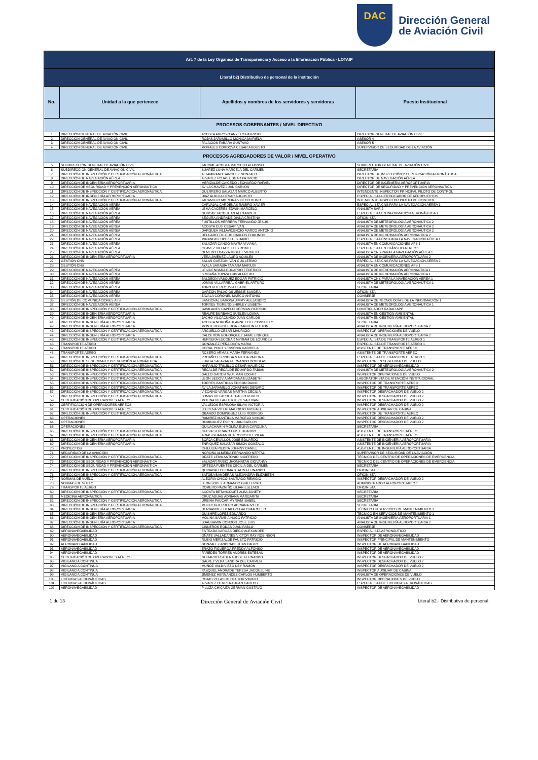DAC
Dirección General
de Aviación Civil
| Art. 7 de la Ley Orgánica de Transparencia y Acceso a la Información Pública - LOTAIP | | | |
| Literal b2) Distributivo de personal de la institución | | | |
| No. | Unidad a la que pertenece | Apellidos y nombres de los servidores y servidoras | Puesto Institucional |
| PROCESOS GOBERNANTES / NIVEL DIRECTIVO | | | |
| 1 | DIRECCIÓN GENERAL DE AVIACIÓN CIVIL | ACOSTA ARROYO ANYELO PATRICIO | DIRECTOR GENERAL DE AVIACIÓN CIVIL |
| 2 | DIRECCIÓN GENERAL DE AVIACIÓN CIVIL | ROJAS JARAMILLO MONICA MARIELA | ASESOR 4 |
| 3 | DIRECCIÓN GENERAL DE AVIACIÓN CIVIL | PALACIOS FABARA GUSTAVO | ASESOR 5 |
| 4 | DIRECCIÓN GENERAL DE AVIACIÓN CIVIL | MORALES CORDOVA CESAR AUGUSTO | SUPERVISOR DE SEGURIDAD DE LA AVIACIÓN |
| PROCESOS AGREGADORES DE VALOR / NIVEL OPERATIVO | | | |
| 5 | SUBDIRECCIÓN GENERAL DE AVIACIÓN CIVIL | JACOME ACOSTA MARCELO ALFONSO | SUBDIRECTOR GENERAL DE AVIACIÓN CIVIL |
| 6 | SUBDIRECCIÓN GENERAL DE AVIACIÓN CIVIL | SUAREZ LUNA MARCELA DEL CARMEN | SECRETARIA |
| 7 | DIRECCIÓN DE INSPECCIÓN Y CERTIFICACIÓN AERONÁUTICA | ALTAMIRANO SANCHEZ GONZALO | DIRECTOR DE INSPECCIÓN Y CERTIFICACIÓN AERONÁUTICA |
| 8 | DIRECCIÓN DE NAVEGACIÓN AÉREA | ALVAREZ ROJAS EDGAR PATRICIO | DIRECTOR DE NAVEGACIÓN AÉREA |
| 9 | DIRECCIÓN DE INGENIERÍA AEROPORTUARIA | MERIZALDE CAICEDO LEONARDO RAFAEL | DIRECTOR DE INGENIERÍA AEROPORTUARIA |
| 10 | DIRECCIÓN DE SEGURIDAD Y PREVENCIÓN AERONÁUTICA | AVILA CHAVEZ JUAN CARLOS | DIRECTOR DE SEGURIDAD Y PREVENCIÓN AERONÁUTICA |
| 11 | DIRECCIÓN DE INSPECCIÓN Y CERTIFICACIÓN AERONÁUTICA | GUERRERO SALAZAR MARCO ALBERTO | INTENDENTE INSPECTOR PRINCIPAL PILOTO DE CONTROL |
| 12 | DIRECCIÓN DE INGENIERÍA AEROPORTUARIA | DIAZ ALBUJA CESAR AUGUSTO | ESPECIALISTA CERTIFICADOR DE AEROPUERTOS |
| 13 | DIRECCIÓN DE INSPECCIÓN Y CERTIFICACIÓN AERONÁUTICA | JARAMILLO MOREIRA VICTOR HUGO | INTENDENTE INSPECTOR PILOTO DE CONTROL |
| 14 | DIRECCIÓN DE NAVEGACIÓN AÉREA | CARVAJAL CARDENAS RAMIRO XAVIER | ESPECIALISTA CNS PARA LA NAVEGACIÓN AÉREA 1 |
| 15 | DIRECCIÓN DE NAVEGACIÓN AÉREA | LEMA CACERES EDWIN MARCELO | ANALISTA SAR 2 |
| 16 | DIRECCIÓN DE NAVEGACIÓN AÉREA | GUNCAY TACO JUAN ALEXANDER | ESPECIALISTA EN INFORMACIÓN AERONÁUTICA 1 |
| 17 | DIRECCIÓN DE NAVEGACIÓN AÉREA | SEGURA ANDRADE DIANA CRISTINA | OFICINISTA |
| 18 | DIRECCIÓN DE NAVEGACIÓN AÉREA | FUSTILLOS HERRERA FERNANDO JESUS | ANALISTA DE METEOROLOGÍA AERONÁUTICA 2 |
| 19 | DIRECCIÓN DE NAVEGACIÓN AÉREA | ACOSTA CUJI CESAR IVAN | ANALISTA DE METEOROLOGÍA AERONÁUTICA 2 |
| 20 | DIRECCIÓN DE NAVEGACIÓN AÉREA | DARQUEA VILLAVICENCIO MARCO ANTONIO | ANALISTA DE METEOROLOGÍA AERONÁUTICA 2 |
| 21 | DIRECCIÓN DE NAVEGACIÓN AÉREA | DELGADO TOLEDO CARLOS EDMUNDO | ANALISTA DE INFORMACIÓN AERONÁUTICA 2 |
| 22 | DIRECCIÓN DE NAVEGACIÓN AÉREA | MINANGO LOPEZ LUIS DAVID | ESPECIALISTA CNS PARA LA NAVEGACIÓN AÉREA 1 |
| 23 | DIRECCIÓN DE NAVEGACIÓN AÉREA | SALAZAR CANGO MAYRA VIVIANA | ANALISTA EN COMUNICACIONES AFS 1 |
| 24 | DIRECCIÓN DE NAVEGACIÓN AÉREA | CHAVEZ VILLACIS LUIS ROMEL | ESPECIALISTA EN TRÁNSITO AÉREO 1 |
| 25 | DIRECCIÓN DE NAVEGACIÓN AÉREA | OLMEDO LOAYZA MIGUEL VIRGILIO | ANALISTA CNS PARA LA NAVEGACIÓN AÉREA 1 |
| 26 | DIRECCIÓN DE INGENIERÍA AEROPORTUARIA | VERA JIMENEZ LAURO AQUILES | ANALISTA DE INGENIERÍA AEROPORTUARIA 2 |
| 27 | GESTIÓN CNS | SALAS GARZON IVAN GUILLERMO | ESPECIALISTA CNS PARA LA NAVEGACIÓN AÉREA 2 |
| 28 | GESTIÓN CNS | AYALA SARABIA TAMARA MARIUXI | ANALISTA EN COMUNICACIONES AFS 1 |
| 29 | DIRECCIÓN DE NAVEGACIÓN AÉREA | LEIVA ENDARA EDUARDO FEDERICO | ANALISTA DE INFORMACIÓN AERONÁUTICA 1 |
| 30 | DIRECCIÓN DE NAVEGACIÓN AÉREA | SIMBAÑA TUPIZA LUIS ALFREDO | ANALISTA DE INFORMACIÓN AERONÁUTICA 1 |
| 31 | DIRECCIÓN DE NAVEGACIÓN AÉREA | BALDEON VASQUEZ EDGAR PATRICIO | ANALISTA CNS PARA LA NAVEGACIÓN AÉREA 1 |
| 32 | DIRECCIÓN DE NAVEGACIÓN AÉREA | LOMAS VILLARREAL GABRIEL ARTURO | ANALISTA DE METEOROLOGÍA AERONÁUTICA 1 |
| 33 | DIRECCIÓN DE NAVEGACIÓN AÉREA | TORO VITERI OLIVIA ELAINE | SECRETARIA |
| 34 | DIRECCIÓN DE NAVEGACIÓN AÉREA | GARZON PALACIOS JESSIE SANDRA | OFICINISTA |
| 35 | DIRECCIÓN DE NAVEGACIÓN AÉREA | ZAVALA CORONEL MARCO ANTONIO | CONSERJE |
| 36 | GESTIÓN DE COMUNICACIONES AFS | SANDOVAL BARONA JIMMY ALEJANDRO | ANALISTA DE TECNOLOGÍAS DE LA INFORMACIÓN 1 |
| 37 | DIRECCIÓN DE NAVEGACIÓN AÉREA | TORRES TIGRERO SHIRLEY LISBETH | ANALISTA DE METEOROLOGÍA AERONÁUTICA 1 |
| 38 | DIRECCIÓN DE INSPECCIÓN Y CERTIFICACIÓN AERONÁUTICA | GAVILANES CAPELO GERMAN PATRICIO | CONTROLADOR RADAR APP |
| 39 | DIRECCIÓN DE INGENIERÍA AEROPORTUARIA | REALPE BURBANO SUELEN LOANA | ANALISTA EN GESTIÓN AMBIENTAL |
| 40 | DIRECCIÓN DE INGENIERÍA AEROPORTUARIA | JACHO VILCACUNDO JUAN CARLOS | ANALISTA EN GESTIÓN AMBIENTAL |
| 41 | DIRECCIÓN DE INGENIERÍA AEROPORTUARIA | ACOSTA NOROÑA JEANNET DEL CONSUELO | SECRETARIA |
| 42 | DIRECCIÓN DE INGENIERÍA AEROPORTUARIA | MONTERO FIGUEROA FRANKLIN FULTON | ANALISTA DE INGENIERÍA AEROPORTUARIA 2 |
| 43 | DIRECCIÓN DE INSPECCIÓN Y CERTIFICACIÓN AERONÁUTICA | ARGUELLO CESAR MAURICIO | INSPECTOR OPERACIONES DE VUELO |
| 44 | DIRECCIÓN DE INGENIERÍA AEROPORTUARIA | CALDERON BOHORQUEZ JAIME ENRIQUE | ANALISTA DE INGENIERÍA AEROPORTUARIA 2 |
| 45 | DIRECCIÓN DE INSPECCIÓN Y CERTIFICACIÓN AERONÁUTICA | HERRERA ESCOBAR MYRIAM DE LOURDES | ESPECIALISTA DE TRANSPORTE AÉREO 1 |
| 46 | TRANSPORTE AÉREO | GONZALEZ PEÑA DORA MARIA | ESPECIALISTA DE TRANSPORTE AÉREO 1 |
| 47 | TRANSPORTE AÉREO | CORAL POLIT YESSENIA GABRIELA | ASISTENTE DE TRANSPORTE AÉREO |
| 48 | TRANSPORTE AÉREO | ROSERO ARMAS MARIA FERNANDA | ASISTENTE DE TRANSPORTE AÉREO |
| 49 | DIRECCIÓN DE INSPECCIÓN Y CERTIFICACIÓN AERONÁUTICA | PROAÑO ESPINOSA MARTHA PAULINA | ESPECIALISTA DE TRANSPORTE AÉREO 1 |
| 50 | DIRECCIÓN DE SEGURIDAD Y PREVENCIÓN AERONÁUTICA | ZURITA SALAZAR FERNANDO DOUGLAS | INSPECTOR EN SEGURIDAD DE VUELO |
| 51 | DIRECCIÓN DE INSPECCIÓN Y CERTIFICACIÓN AERONÁUTICA | NARANJO TRUJILLO CESAR MAURICIO | INSPECTOR DE AERONAVEGABILIDAD |
| 52 | DIRECCIÓN DE INSPECCIÓN Y CERTIFICACIÓN AERONÁUTICA | RECALDE RECALDE EDUARDO FABIAN | ANALISTA DE METEOROLOGÍA AERONÁUTICA 2 |
| 53 | DIRECCIÓN DE INSPECCIÓN Y CERTIFICACIÓN AERONÁUTICA | GALLO GARCIA WUILMAN EDGAR | INSPECTOR OPERACIONES DE VUELO |
| 54 | DIRECCIÓN DE INSPECCIÓN Y CERTIFICACIÓN AERONÁUTICA | LEON SEGOVIA MARIANA ELIZABETH | LABORATORISTA DE ATENCIÓN INSTITUCIONAL |
| 55 | DIRECCIÓN DE INSPECCIÓN Y CERTIFICACIÓN AERONÁUTICA | TORRES BASTIDAS EDISON DAVID | INSPECTOR DE TRANSPORTE AÉREO |
| 56 | DIRECCIÓN DE INSPECCIÓN Y CERTIFICACIÓN AERONÁUTICA | AVILA JARAMILLO JONATHAN GENARO | INSPECTOR DE TRANSPORTE AÉREO |
| 57 | DIRECCIÓN DE INSPECCIÓN Y CERTIFICACIÓN AERONÁUTICA | VIZCAINO VARGAS MARTHA CECILIA | INSPECTOR DESPACHADOR DE VUELO 2 |
| 58 | DIRECCIÓN DE INSPECCIÓN Y CERTIFICACIÓN AERONÁUTICA | LOMAS VILLARREAL PABLO RUBEN | INSPECTOR DESPACHADOR DE VUELO 2 |
| 59 | CERTIFICACIÓN DE OPERADORES AÉREOS | MOLINA VILLAFUERTE CESAR IVAN | INSPECTOR DESPACHADOR DE VUELO 2 |
| 60 | CERTIFICACIÓN DE OPERADORES AÉREOS | VALLEJOS ESPINOSA SILVIA VICTORIA | INSPECTOR DESPACHADOR DE VUELO 2 |
| 61 | CERTIFICACIÓN DE OPERADORES AÉREOS | LLERENA VITERI MAURICIO MICHAEL | INSPECTOR AUXILIAR DE CABINA |
| 62 | DIRECCIÓN DE INSPECCIÓN Y CERTIFICACIÓN AERONÁUTICA | OBANDO DOMINGUEZ LUIS RODRIGO | INSPECTOR DE TRANSPORTE AÉREO |
| 63 | OPERACIONES | RAMIREZ MANTILLA MARCELO VINICIO | INSPECTOR DESPACHADOR DE VUELO 2 |
| 64 | OPERACIONES | DOMINGUEZ ESPIN JUAN CARLOS | INSPECTOR DESPACHADOR DE VUELO 2 |
| 65 | OPERACIONES | QUILACHAMIN MOLINA ELINA CAROLINA | SECRETARIA |
| 66 | DIRECCIÓN DE INSPECCIÓN Y CERTIFICACIÓN AERONÁUTICA | CUEVA SERRANO LUIS EDUARDO | ASISTENTE DE TRANSPORTE AÉREO |
| 67 | DIRECCIÓN DE INSPECCIÓN Y CERTIFICACIÓN AERONÁUTICA | ARIAS GUAMANTICA ROCIO DEL PILAR | ASISTENTE DE TRANSPORTE AÉREO |
| 68 | DIRECCIÓN DE INGENIERÍA AEROPORTUARIA | BORJA CEVALLOS JOSE EDUARDO | ASISTENTE DE INGENIERÍA AEROPORTUARIA |
| 69 | DIRECCIÓN DE INGENIERÍA AEROPORTUARIA | ENRIQUEZ SALAZAR SIMON GONZALO | ASISTENTE DE INGENIERÍA AEROPORTUARIA |
| 70 | PROYECTOS | CHILUIZA PIEDRA JOHNNY DANIEL | ASISTENTE DE INGENIERÍA AEROPORTUARIA |
| 71 | SEGURIDAD DE LA AVIACIÓN | NOROÑA ALMEIDA FERNANDO NEPTALI | SUPERVISOR DE SEGURIDAD DE LA AVIACIÓN |
| 72 | DIRECCIÓN DE INSPECCIÓN Y CERTIFICACIÓN AERONÁUTICA | OÑATE LEIVA ANTONIO SIGIFREDO | TÉCNICO DEL CENTRO DE OPERACIONES DE EMERGENCIA |
| 73 | DIRECCIÓN DE SEGURIDAD Y PREVENCIÓN AERONÁUTICA | SALAZAR RUBIO JHONNATAN GIOVANNY | TÉCNICO DEL CENTRO DE OPERACIONES DE EMERGENCIA |
| 74 | DIRECCIÓN DE SEGURIDAD Y PREVENCIÓN AERONÁUTICA | ORTEGA FUENTES CECILIA DEL CARMEN | SECRETARIA |
| 75 | DIRECCIÓN DE INSPECCIÓN Y CERTIFICACIÓN AERONÁUTICA | QUINAPALLO LOMA STALIN FERNANDO | OFICINISTA |
| 76 | DIRECCIÓN DE INSPECCIÓN Y CERTIFICACIÓN AERONÁUTICA | SATOBA BANDERAS ALEXANDRA ELIZABETH | OFICINISTA |
| 77 | NORMAS DE VUELO | ALEGRIA CHICO SANTIAGO REMIGIO | INSPECTOR DESPACHADOR DE VUELO 2 |
| 78 | NORMAS DE VUELO | LEON LOPEZ ARMANDO GUILLERMO | ADMINISTRADOR AEROPORTUARIO 1 |
| 79 | TRANSPORTE AÉREO | ROMERO PAZMIÑO LILIAN ESLENDI | OFICINISTA |
| 80 | DIRECCIÓN DE INSPECCIÓN Y CERTIFICACIÓN AERONÁUTICA | ACOSTA BETANCOURT ALBA JANETH | SECRETARIA |
| 81 | MEDICINA AERONÁUTICA | CRUZ AGUAS ADRIANA MARGARITA | SECRETARIA |
| 82 | DIRECCIÓN DE INSPECCIÓN Y CERTIFICACIÓN AERONÁUTICA | URBINA PAUCAR MYRIAM ISABEL | SECRETARIA |
| 83 | DIRECCIÓN DE INSPECCIÓN Y CERTIFICACIÓN AERONÁUTICA | MULKY GUERRERO ADRIANA IVETH | SECRETARIA |
| 84 | DIRECCIÓN DE INGENIERÍA AEROPORTUARIA | HERNANDEZ HIDALGO GALO MARCELO | TÉCNICO EN SERVICIOS DE MANTENIMIENTO 1 |
| 85 | DIRECCIÓN DE INGENIERÍA AEROPORTUARIA | QUISHPE LOPEZ EDUARDO | TÉCNICO EN SERVICIOS DE MANTENIMIENTO 1 |
| 86 | DIRECCIÓN DE INGENIERÍA AEROPORTUARIA | MOLINA SARABIA HUGO PATRICIO | ANALISTA DE INGENIERÍA AEROPORTUARIA 1 |
| 87 | DIRECCIÓN DE INGENIERÍA AEROPORTUARIA | LOACHAMIN CONDOR JOSE LUIS | ANALISTA DE INGENIERÍA AEROPORTUARIA 2 |
| 88 | DIRECCIÓN DE INSPECCIÓN Y CERTIFICACIÓN AERONÁUTICA | CISNEROS RODAS JUAN PABLO | CONSERJE |
| 89 | AERONAVEGABILIDAD | ESTRADA VARGAS DIEGO ALEXANDER | ESPECIALISTA AERONÁUTICO |
| 90 | AERONAVEGABILIDAD | OÑATE VALLADARES VICTOR RAY ROBINSON | INSPECTOR DE AERONAVEGABILIDAD |
| 91 | AERONAVEGABILIDAD | RUBIO MERIZALDE FAUSTO PATRICIO | INSPECTOR PRINCIPAL DE MANTENIMIENTO |
| 92 | AERONAVEGABILIDAD | GONZALEZ ANDRADE JUAN PABLO | INSPECTOR DE AERONAVEGABILIDAD |
| 93 | AERONAVEGABILIDAD | ERAZO FIGUEROA FREDDY ALFONSO | INSPECTOR DE AERONAVEGABILIDAD |
| 94 | AERONAVEGABILIDAD | PAREDES TORRES ANDRES ESTEBAN | INSPECTOR DE AERONAVEGABILIDAD |
| 95 | CERTIFICACIÓN DE OPERADORES AÉREOS | GUIJARRO CADENA JOSE FERNANDO | INSPECTOR DESPACHADOR DE VUELO 2 |
| 96 | VIGILANCIA CONTINUA | GALVEZ VERA SANDRA DEL CARMEN | INSPECTOR DESPACHADOR DE VUELO 2 |
| 97 | VIGILANCIA CONTINUA | MUÑOZ VALDIVIEZO NEY RAMON | INSPECTOR DESPACHADOR DE VUELO 2 |
| 98 | VIGILANCIA CONTINUA | PASQUEL ANDRADE TERESA JACQUELINE | INSPECTOR AUXILIAR DE CABINA |
| 99 | VIGILANCIA CONTINUA | JIMENEZ HERNANDEZ CARLOS HUMBERTO | ANALISTA DE OPERACIONES DE VUELO |
| 100 | LICENCIAS AERONÁUTICAS | ROJAS VELASCO HECTOR VINICIO | INSPECTOR OPERACIONES DE VUELO |
| 101 | LICENCIAS AERONÁUTICAS | ALVAREZ HERRERA JUAN CARLOS | ESPECIALISTA DE LICENCIAS AERONÁUTICAS |
| 102 | AERONAVEGABILIDAD | PILLIZA CHICAIZA GERMAN GUSTAVO | INSPECTOR DE AERONAVEGABILIDAD |
1 de 13 Dirección General de Aviación Civil Literal b2.- Distributivo de personal